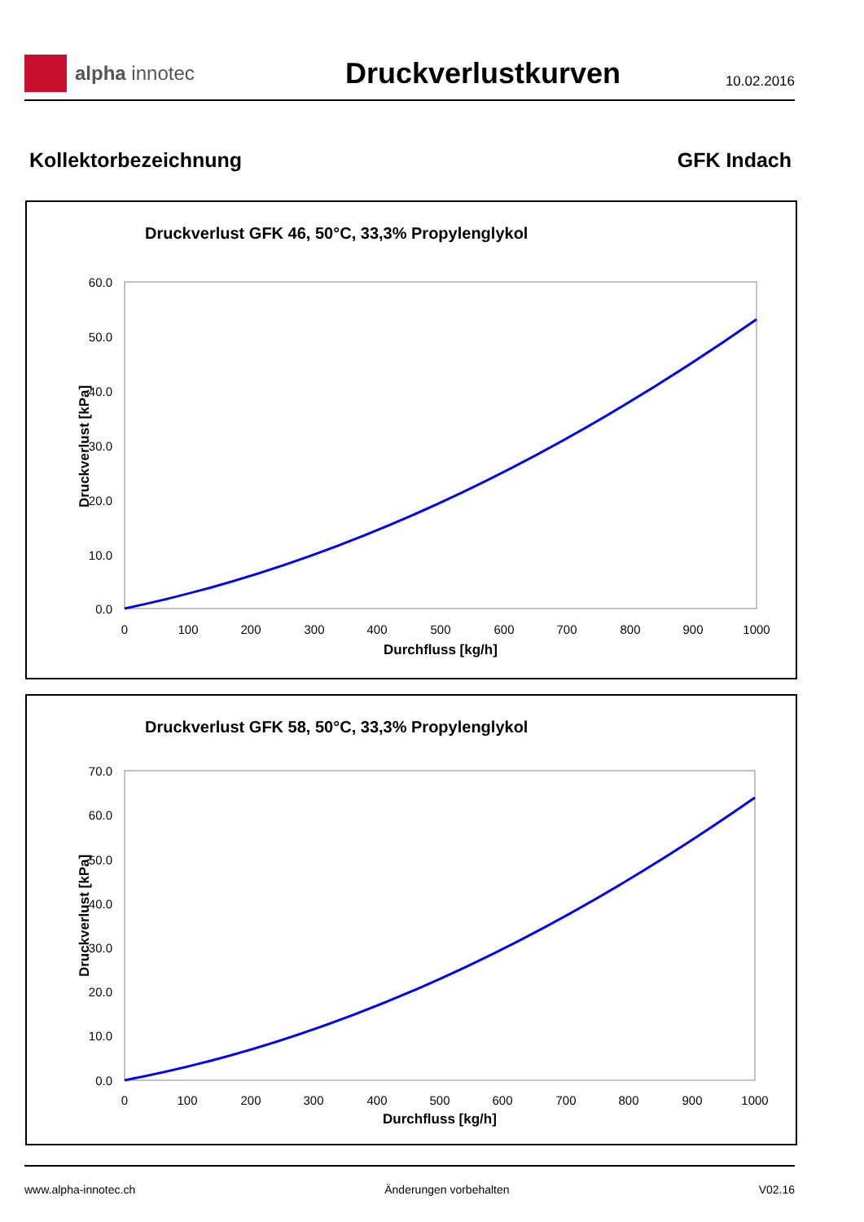alpha innotec
Druckverlustkurven
10.02.2016
Kollektorbezeichnung GFK Indach
Druckverlust GFK 46, 50°C, 33,3% Propylenglykol
60.0
50.0
40.0
30.0
20.0
10.0
0.0
0
100
200
300
400
500
600
700
800
900
1000
Durchfluss [kg/h]
Druckverlust [kPa]
Druckverlust GFK 58, 50°C, 33,3% Propylenglykol
70.0
60.0
50.0
40.0
30.0
20.0
10.0
0.0
0
100
200
300
400
500
600
700
800
900
1000
Durchfluss [kg/h]
Druckverlust [kPa]
www.alpha-innotec.ch Änderungen vorbehalten V02.16